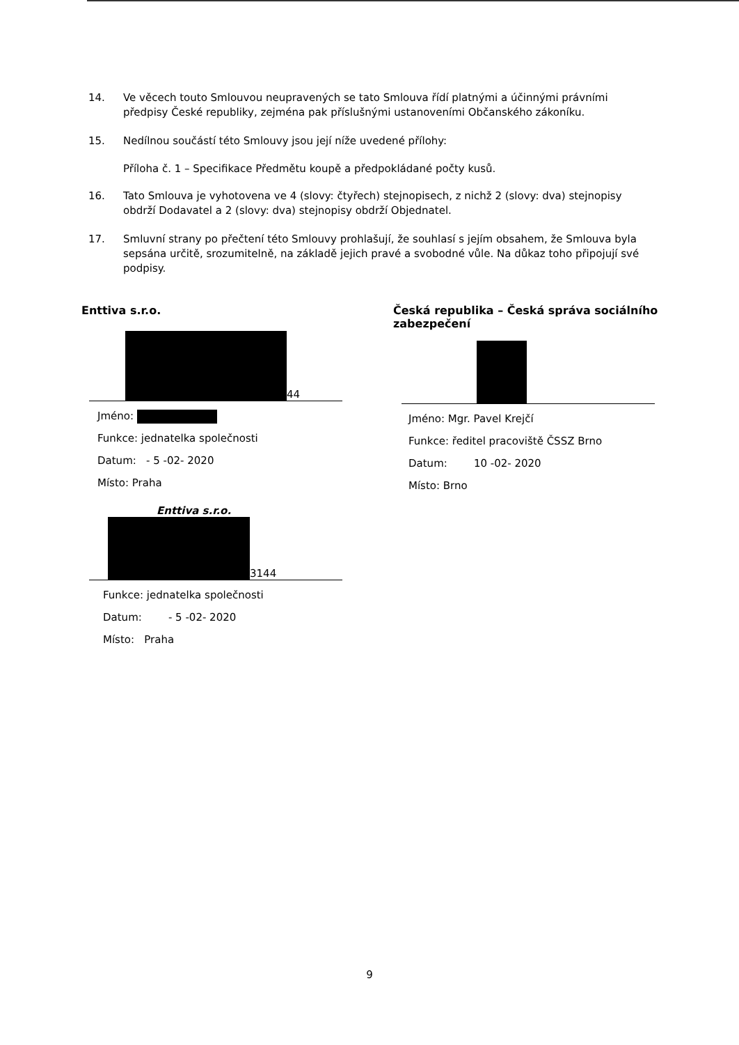14. Ve věcech touto Smlouvou neupravených se tato Smlouva řídí platnými a účinnými právními předpisy České republiky, zejména pak příslušnými ustanoveními Občanského zákoníku.
15. Nedílnou součástí této Smlouvy jsou její níže uvedené přílohy:
Příloha č. 1 – Specifikace Předmětu koupě a předpokládané počty kusů.
16. Tato Smlouva je vyhotovena ve 4 (slovy: čtyřech) stejnopisech, z nichž 2 (slovy: dva) stejnopisy obdrží Dodavatel a 2 (slovy: dva) stejnopisy obdrží Objednatel.
17. Smluvní strany po přečtení této Smlouvy prohlašují, že souhlasí s jejím obsahem, že Smlouva byla sepsána určitě, srozumitelně, na základě jejich pravé a svobodné vůle. Na důkaz toho připojují své podpisy.
Enttiva s.r.o.
44
Jméno:
Funkce: jednatelka společnosti
Datum: - 5 -02- 2020
Místo: Praha
Enttiva s.r.o.
3144
Funkce: jednatelka společnosti
Datum: - 5 -02- 2020
Místo: Praha
Česká republika – Česká správa sociálního zabezpečení
Jméno: Mgr. Pavel Krejčí
Funkce: ředitel pracoviště ČSSZ Brno
Datum: 10 -02- 2020
Místo: Brno
9